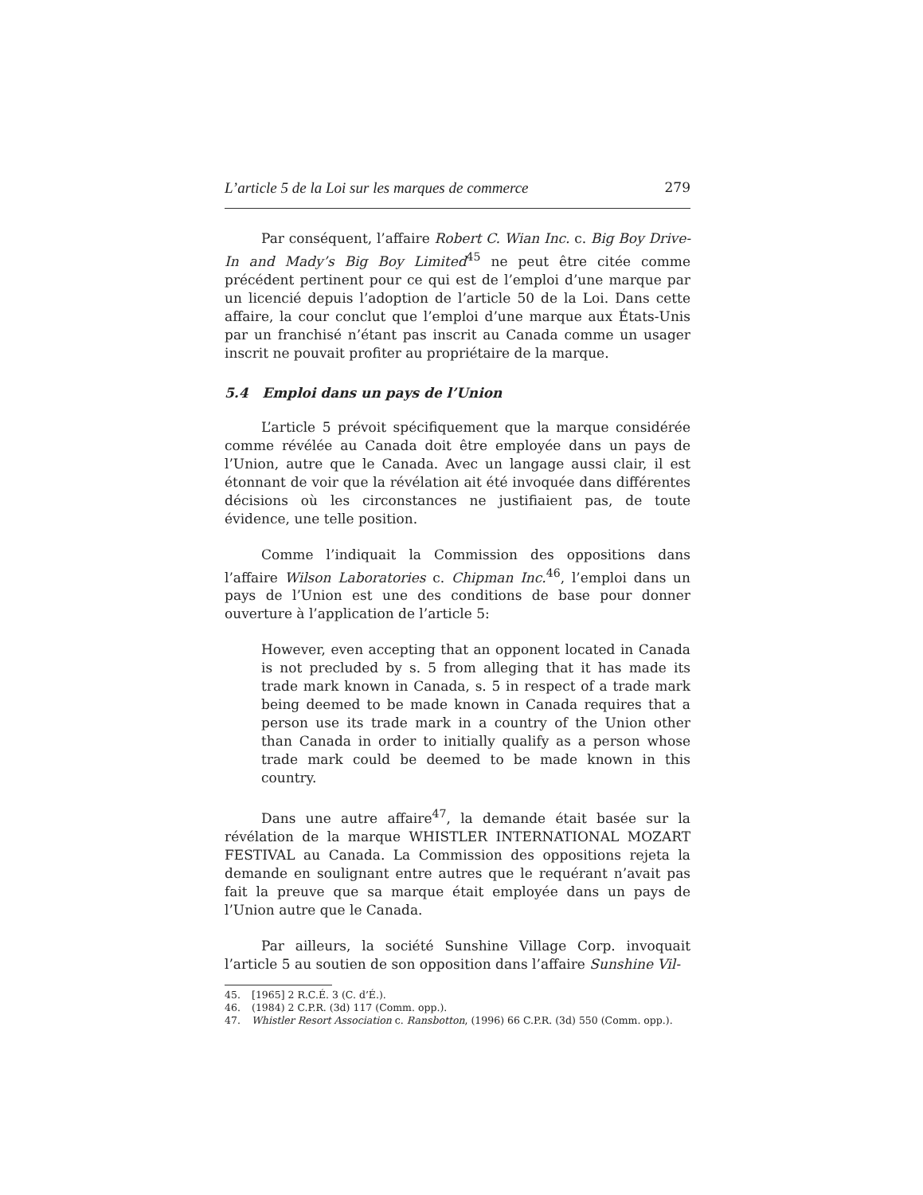L’article 5 de la Loi sur les marques de commerce 279
Par conséquent, l’affaire Robert C. Wian Inc. c. Big Boy Drive-In and Mady’s Big Boy Limited<sup>45</sup> ne peut être citée comme précédent pertinent pour ce qui est de l’emploi d’une marque par un licencié depuis l’adoption de l’article 50 de la Loi. Dans cette affaire, la cour conclut que l’emploi d’une marque aux États-Unis par un franchisé n’étant pas inscrit au Canada comme un usager inscrit ne pouvait profiter au propriétaire de la marque.
5.4 Emploi dans un pays de l’Union
L’article 5 prévoit spécifiquement que la marque considérée comme révélée au Canada doit être employée dans un pays de l’Union, autre que le Canada. Avec un langage aussi clair, il est étonnant de voir que la révélation ait été invoquée dans différentes décisions où les circonstances ne justifiaient pas, de toute évidence, une telle position.
Comme l’indiquait la Commission des oppositions dans l’affaire Wilson Laboratories c. Chipman Inc.<sup>46</sup>, l’emploi dans un pays de l’Union est une des conditions de base pour donner ouverture à l’application de l’article 5:
However, even accepting that an opponent located in Canada is not precluded by s. 5 from alleging that it has made its trade mark known in Canada, s. 5 in respect of a trade mark being deemed to be made known in Canada requires that a person use its trade mark in a country of the Union other than Canada in order to initially qualify as a person whose trade mark could be deemed to be made known in this country.
Dans une autre affaire<sup>47</sup>, la demande était basée sur la révélation de la marque WHISTLER INTERNATIONAL MOZART FESTIVAL au Canada. La Commission des oppositions rejeta la demande en soulignant entre autres que le requérant n’avait pas fait la preuve que sa marque était employée dans un pays de l’Union autre que le Canada.
Par ailleurs, la société Sunshine Village Corp. invoquait l’article 5 au soutien de son opposition dans l’affaire Sunshine Vil-
45. [1965] 2 R.C.É. 3 (C. d’É.).
46. (1984) 2 C.P.R. (3d) 117 (Comm. opp.).
47. Whistler Resort Association c. Ransbotton, (1996) 66 C.P.R. (3d) 550 (Comm. opp.).